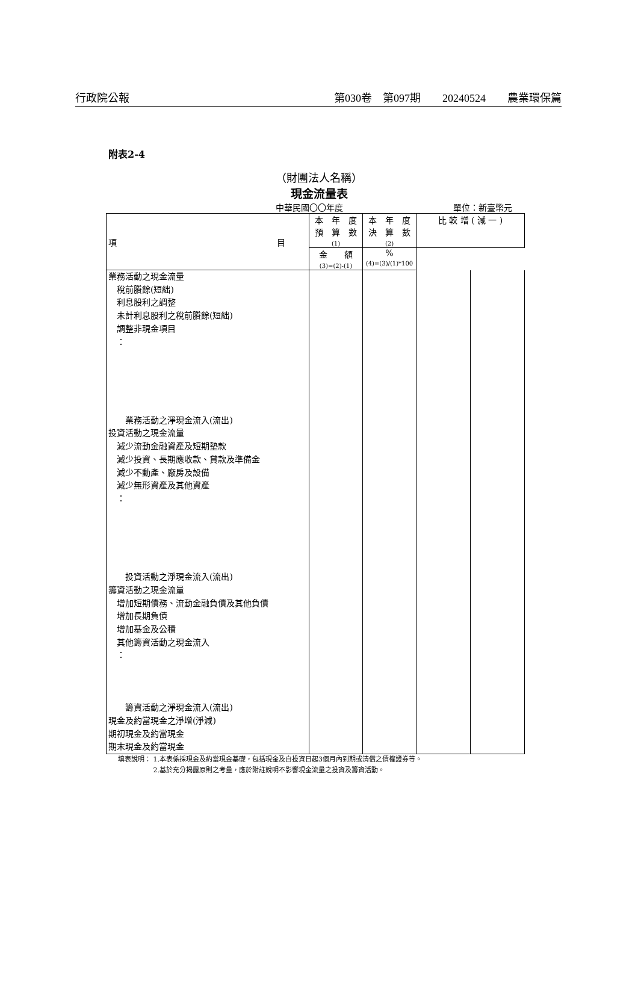行政院公報 第030卷　第097期　　20240524　　農業環保篇
附表2-4
（財團法人名稱）
現金流量表
中華民國〇〇年度 單位：新臺幣元
| 項 目 | 本 年 度 預 算 數 (1) | 本 年 度 決 算 數 (2) | 比 較 增 ( 減 一 ) | |
| --- | --- | --- | --- | --- |
| | | | 金 額 (3)=(2)-(1) | % (4)=(3)/(1)*100 |
| 業務活動之現金流量 稅前賸餘(短絀) 利息股利之調整 未計利息股利之稅前賸餘(短絀) 調整非現金項目 ： 業務活動之淨現金流入(流出) 投資活動之現金流量 減少流動金融資產及短期墊款 減少投資、長期應收款、貸款及準備金 減少不動產、廠房及設備 減少無形資產及其他資產 ： 投資活動之淨現金流入(流出) 籌資活動之現金流量 增加短期債務、流動金融負債及其他負債 增加長期負債 增加基金及公積 其他籌資活動之現金流入 ： 籌資活動之淨現金流入(流出) 現金及約當現金之淨增(淨減) 期初現金及約當現金 期末現金及約當現金 | | | | |
填表說明： 1.本表係採現金及約當現金基礎，包括現金及自投資日起3個月內到期或清償之債權證券等。
　　　　　 2.基於充分揭露原則之考量，應於附註說明不影響現金流量之投資及籌資活動。